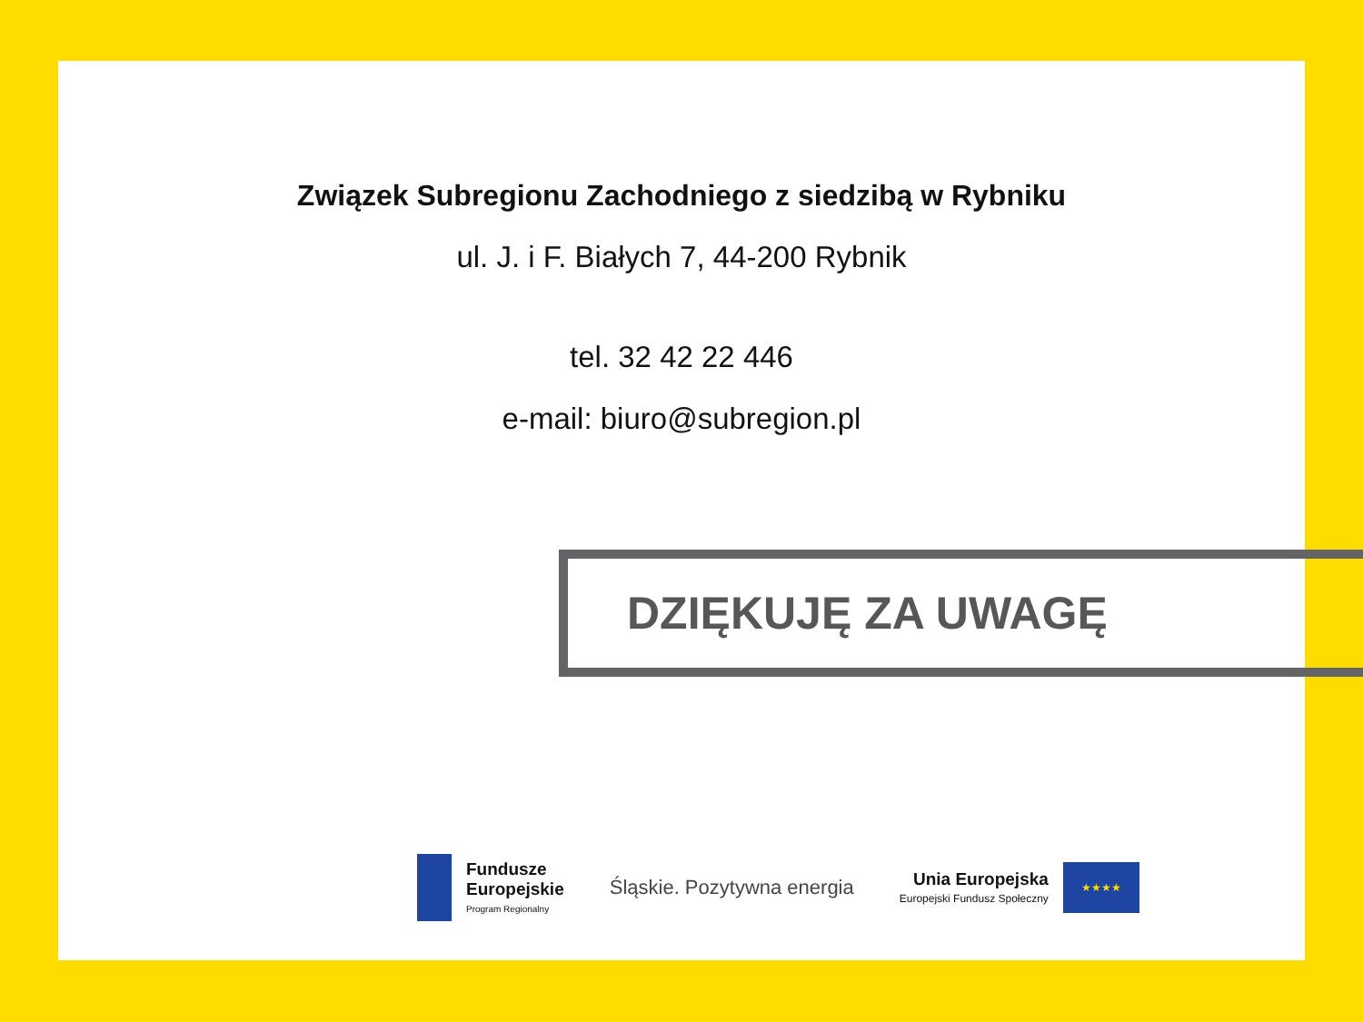Związek Subregionu Zachodniego z siedzibą w Rybniku
ul. J. i F. Białych 7, 44-200 Rybnik
tel. 32 42 22 446
e-mail: biuro@subregion.pl
DZIĘKUJĘ ZA UWAGĘ
Fundusze
Europejskie
Program Regionalny
Śląskie. Pozytywna energia
Unia Europejska
Europejski Fundusz Społeczny
★★★★